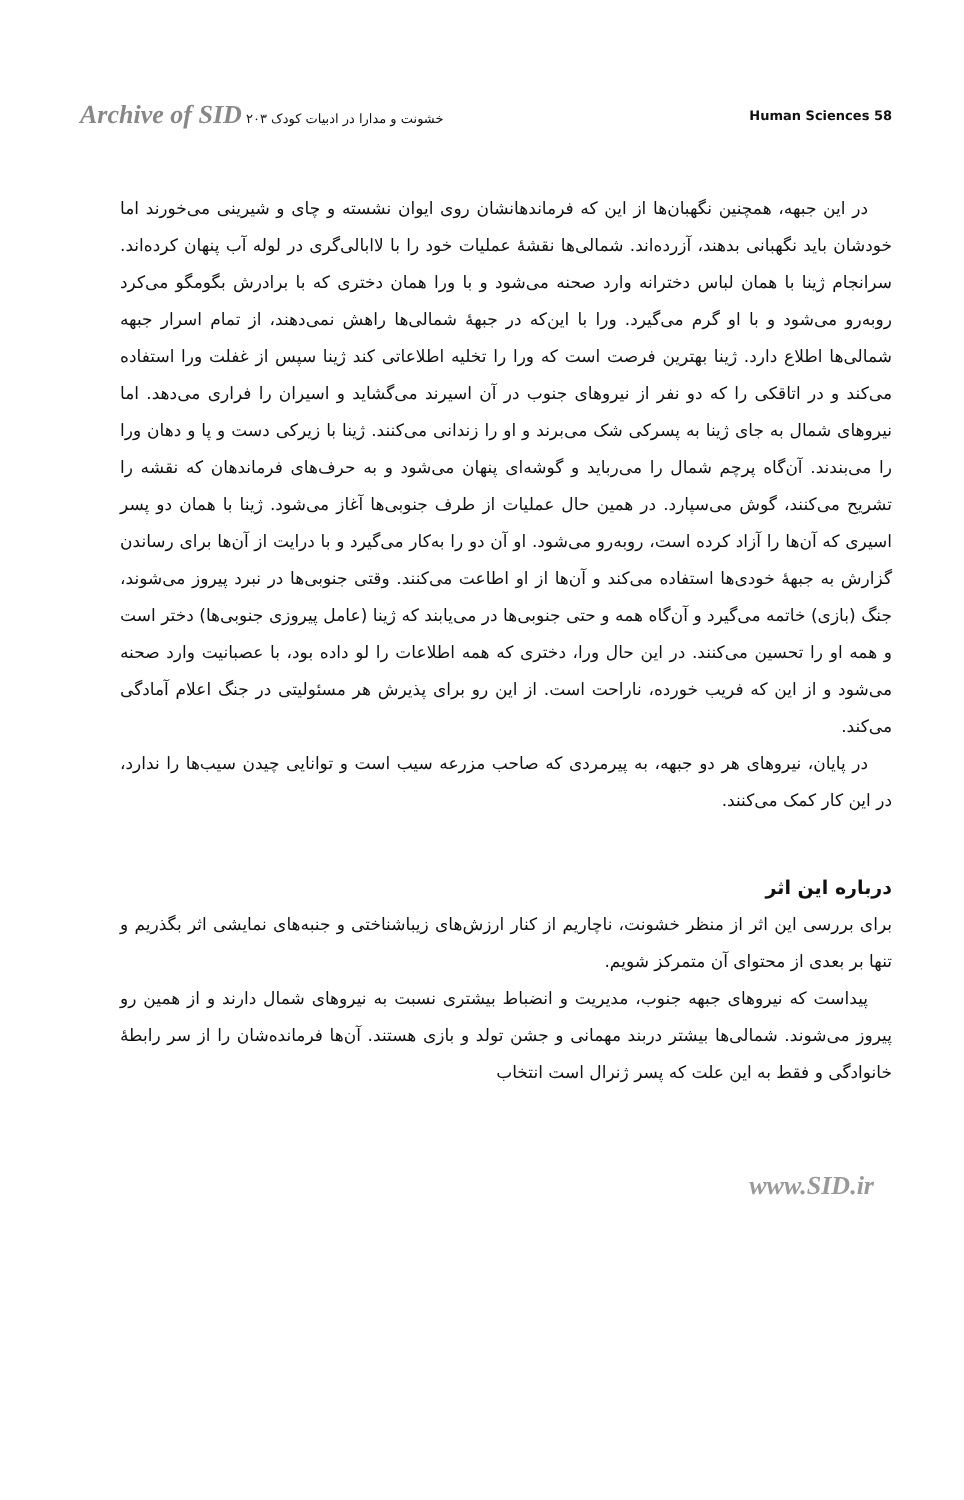Archive of SID خشونت و مدارا در ادبیات کودک ۲۰۳
Human Sciences 58
در این جبهه، همچنین نگهبان‌ها از این که فرماندهانشان روی ایوان نشسته و چای و شیرینی می‌خورند اما خودشان باید نگهبانی بدهند، آزرده‌اند. شمالی‌ها نقشهٔ عملیات خود را با لاابالی‌گری در لوله آب پنهان کرده‌اند. سرانجام ژینا با همان لباس دخترانه وارد صحنه می‌شود و با ورا همان دختری که با برادرش بگومگو می‌کرد روبه‌رو می‌شود و با او گرم می‌گیرد. ورا با این‌که در جبههٔ شمالی‌ها راهش نمی‌دهند، از تمام اسرار جبهه شمالی‌ها اطلاع دارد. ژینا بهترین فرصت است که ورا را تخلیه اطلاعاتی کند ژینا سپس از غفلت ورا استفاده می‌کند و در اتاقکی را که دو نفر از نیروهای جنوب در آن اسیرند می‌گشاید و اسیران را فراری می‌دهد. اما نیروهای شمال به جای ژینا به پسرکی شک می‌برند و او را زندانی می‌کنند. ژینا با زیرکی دست و پا و دهان ورا را می‌بندند. آن‌گاه پرچم شمال را می‌رباید و گوشه‌ای پنهان می‌شود و به حرف‌های فرماندهان که نقشه را تشریح می‌کنند، گوش می‌سپارد. در همین حال عملیات از طرف جنوبی‌ها آغاز می‌شود. ژینا با همان دو پسر اسیری که آن‌ها را آزاد کرده است، روبه‌رو می‌شود. او آن دو را به‌کار می‌گیرد و با درایت از آن‌ها برای رساندن گزارش به جبههٔ خودی‌ها استفاده می‌کند و آن‌ها از او اطاعت می‌کنند. وقتی جنوبی‌ها در نبرد پیروز می‌شوند، جنگ (بازی) خاتمه می‌گیرد و آن‌گاه همه و حتی جنوبی‌ها در می‌یابند که ژینا (عامل پیروزی جنوبی‌ها) دختر است و همه او را تحسین می‌کنند. در این حال ورا، دختری که همه اطلاعات را لو داده بود، با عصبانیت وارد صحنه می‌شود و از این که فریب خورده، ناراحت است. از این رو برای پذیرش هر مسئولیتی در جنگ اعلام آمادگی می‌کند.
در پایان، نیروهای هر دو جبهه، به پیرمردی که صاحب مزرعه سیب است و توانایی چیدن سیب‌ها را ندارد، در این کار کمک می‌کنند.
درباره این اثر
برای بررسی این اثر از منظر خشونت، ناچاریم از کنار ارزش‌های زیباشناختی و جنبه‌های نمایشی اثر بگذریم و تنها بر بعدی از محتوای آن متمرکز شویم.
پیداست که نیروهای جبهه جنوب، مدیریت و انضباط بیشتری نسبت به نیروهای شمال دارند و از همین رو پیروز می‌شوند. شمالی‌ها بیشتر دربند مهمانی و جشن تولد و بازی هستند. آن‌ها فرمانده‌شان را از سر رابطهٔ خانوادگی و فقط به این علت که پسر ژنرال است انتخاب
www.SID.ir